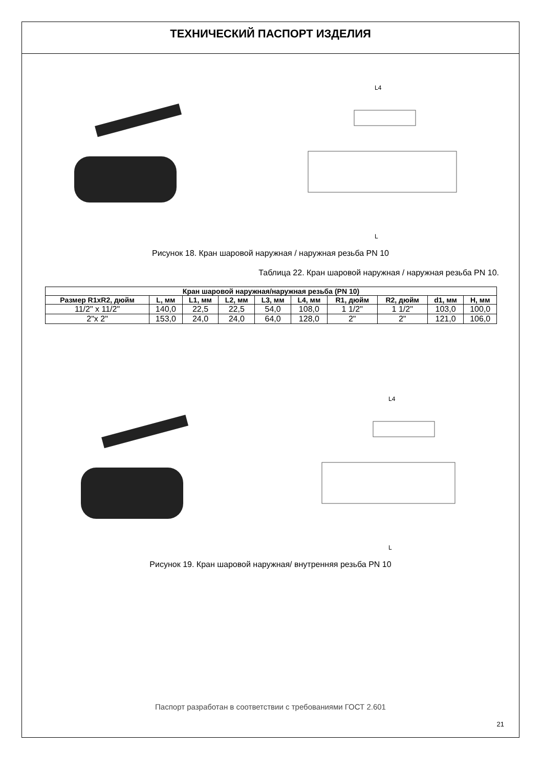ТЕХНИЧЕСКИЙ ПАСПОРТ ИЗДЕЛИЯ
L
L4
Рисунок 18. Кран шаровой наружная / наружная резьба PN 10
Таблица 22. Кран шаровой наружная / наружная резьба PN 10.
| Кран шаровой наружная/наружная резьба (PN 10) | | | | | | | | | |
| --- | --- | --- | --- | --- | --- | --- | --- | --- | --- |
| Размер R1xR2, дюйм | L, мм | L1, мм | L2, мм | L3, мм | L4, мм | R1, дюйм | R2, дюйм | d1, мм | H, мм |
| 11/2" x 11/2" | 140,0 | 22,5 | 22,5 | 54,0 | 108,0 | 1 1/2" | 1 1/2" | 103,0 | 100,0 |
| 2"x 2" | 153,0 | 24,0 | 24,0 | 64,0 | 128,0 | 2" | 2" | 121,0 | 106,0 |
L
L4
Рисунок 19. Кран шаровой наружная/ внутренняя резьба PN 10
Паспорт разработан в соответствии с требованиями ГОСТ 2.601
21